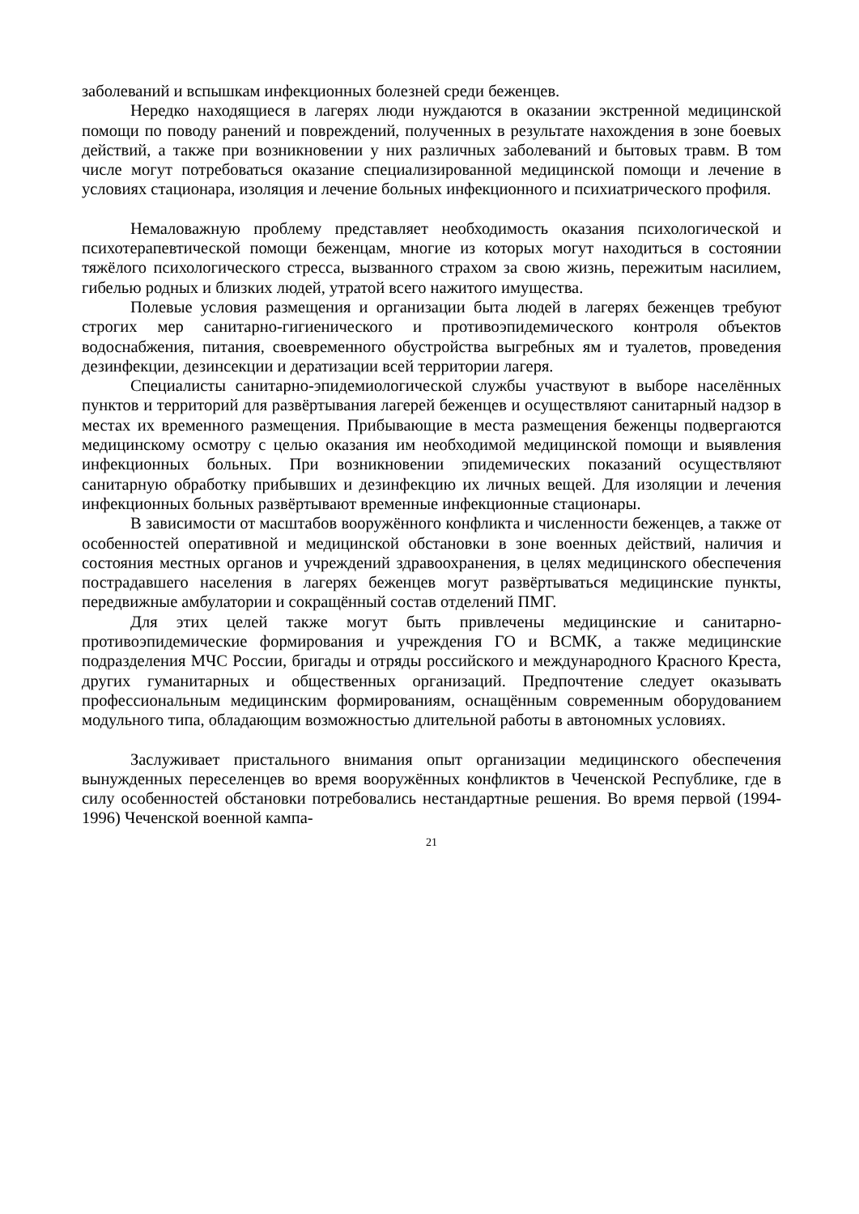заболеваний и вспышкам инфекционных болезней среди беженцев.
Нередко находящиеся в лагерях люди нуждаются в оказании экстренной медицинской помощи по поводу ранений и повреждений, полученных в результате нахождения в зоне боевых действий, а также при возникновении у них различных заболеваний и бытовых травм. В том числе могут потребоваться оказание специализированной медицинской помощи и лечение в условиях стационара, изоляция и лечение больных инфекционного и психиатрического профиля.
Немаловажную проблему представляет необходимость оказания психологической и психотерапевтической помощи беженцам, многие из которых могут находиться в состоянии тяжёлого психологического стресса, вызванного страхом за свою жизнь, пережитым насилием, гибелью родных и близких людей, утратой всего нажитого имущества.
Полевые условия размещения и организации быта людей в лагерях беженцев требуют строгих мер санитарно-гигиенического и противоэпидемического контроля объектов водоснабжения, питания, своевременного обустройства выгребных ям и туалетов, проведения дезинфекции, дезинсекции и дератизации всей территории лагеря.
Специалисты санитарно-эпидемиологической службы участвуют в выборе населённых пунктов и территорий для развёртывания лагерей беженцев и осуществляют санитарный надзор в местах их временного размещения. Прибывающие в места размещения беженцы подвергаются медицинскому осмотру с целью оказания им необходимой медицинской помощи и выявления инфекционных больных. При возникновении эпидемических показаний осуществляют санитарную обработку прибывших и дезинфекцию их личных вещей. Для изоляции и лечения инфекционных больных развёртывают временные инфекционные стационары.
В зависимости от масштабов вооружённого конфликта и численности беженцев, а также от особенностей оперативной и медицинской обстановки в зоне военных действий, наличия и состояния местных органов и учреждений здравоохранения, в целях медицинского обеспечения пострадавшего населения в лагерях беженцев могут развёртываться медицинские пункты, передвижные амбулатории и сокращённый состав отделений ПМГ.
Для этих целей также могут быть привлечены медицинские и санитарно-противоэпидемические формирования и учреждения ГО и ВСМК, а также медицинские подразделения МЧС России, бригады и отряды российского и международного Красного Креста, других гуманитарных и общественных организаций. Предпочтение следует оказывать профессиональным медицинским формированиям, оснащённым современным оборудованием модульного типа, обладающим возможностью длительной работы в автономных условиях.
Заслуживает пристального внимания опыт организации медицинского обеспечения вынужденных переселенцев во время вооружённых конфликтов в Чеченской Республике, где в силу особенностей обстановки потребовались нестандартные решения. Во время первой (1994-1996) Чеченской военной кампа-
21